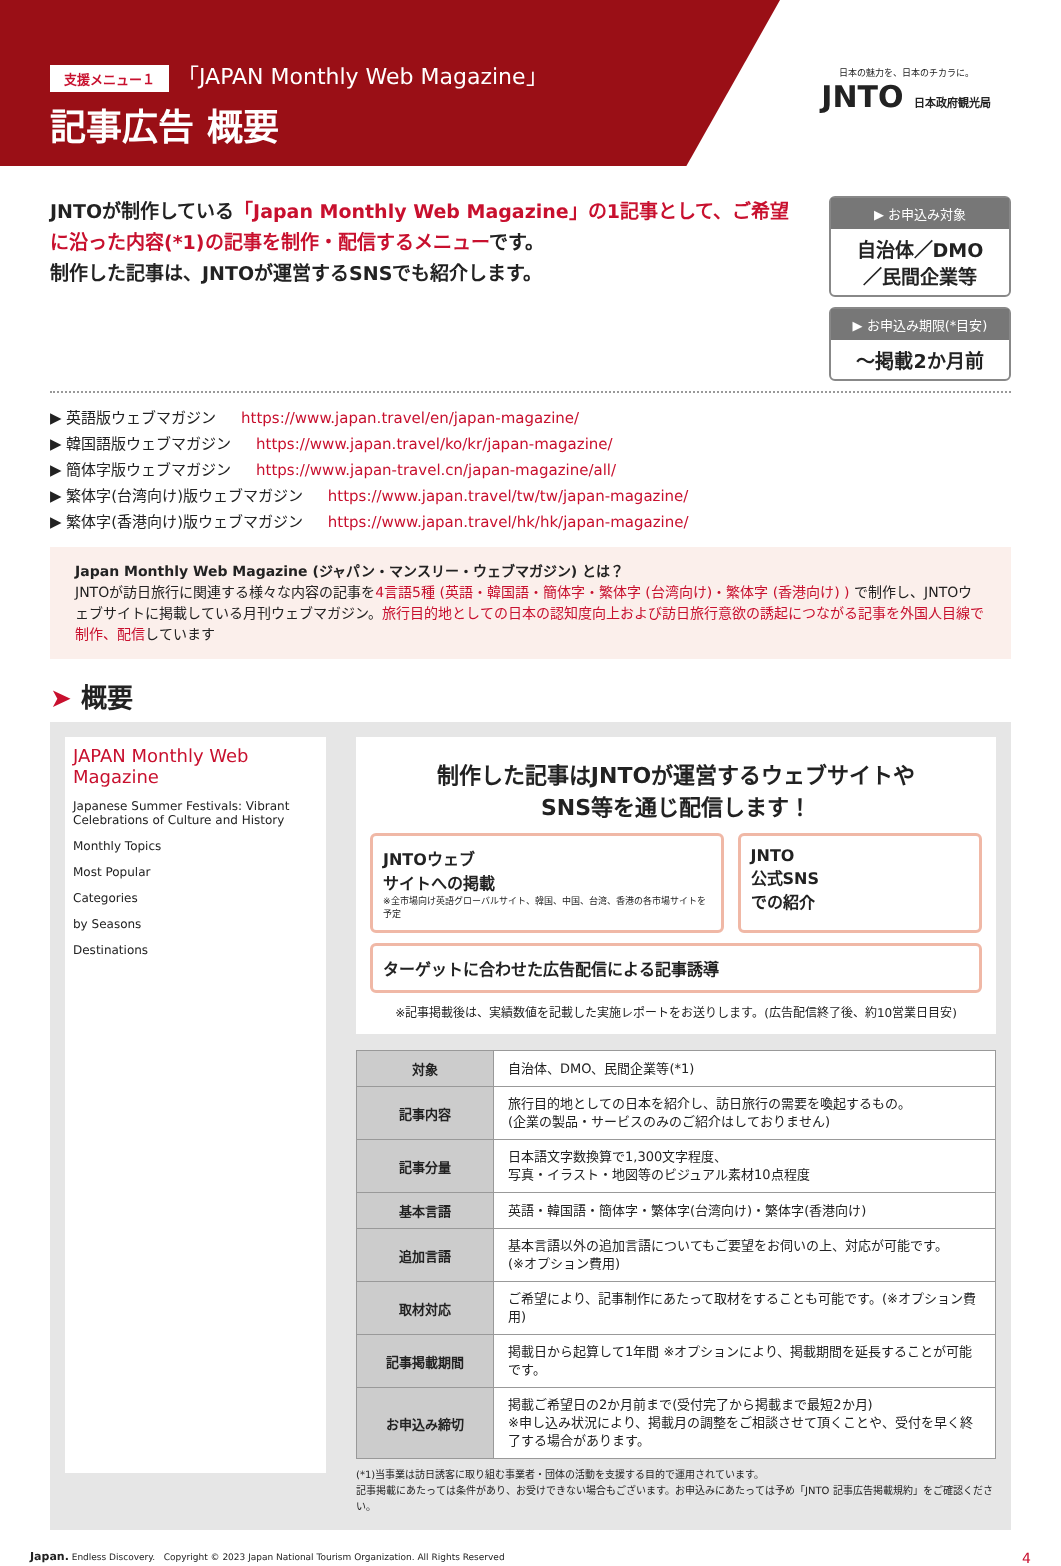支援メニュー１ 「JAPAN Monthly Web Magazine」
記事広告 概要
日本の魅力を、日本のチカラに。
JNTO 日本政府観光局
JNTOが制作している「Japan Monthly Web Magazine」の1記事として、ご希望に沿った内容(*1)の記事を制作・配信するメニューです。
制作した記事は、JNTOが運営するSNSでも紹介します。
▶ お申込み対象
自治体／DMO
／民間企業等
▶ お申込み期限(*目安)
～掲載2か月前
▶ 英語版ウェブマガジン https://www.japan.travel/en/japan-magazine/
▶ 韓国語版ウェブマガジン https://www.japan.travel/ko/kr/japan-magazine/
▶ 簡体字版ウェブマガジン https://www.japan-travel.cn/japan-magazine/all/
▶ 繁体字(台湾向け)版ウェブマガジン https://www.japan.travel/tw/tw/japan-magazine/
▶ 繁体字(香港向け)版ウェブマガジン https://www.japan.travel/hk/hk/japan-magazine/
Japan Monthly Web Magazine (ジャパン・マンスリー・ウェブマガジン) とは？
JNTOが訪日旅行に関連する様々な内容の記事を4言語5種 (英語・韓国語・簡体字・繁体字 (台湾向け)・繁体字 (香港向け) ) で制作し、JNTOウェブサイトに掲載している月刊ウェブマガジン。旅行目的地としての日本の認知度向上および訪日旅行意欲の誘起につながる記事を外国人目線で制作、配信しています
➤ 概要
JAPAN Monthly Web Magazine
Japanese Summer Festivals: Vibrant Celebrations of Culture and History
Monthly Topics
Most Popular
Categories
by Seasons
Destinations
制作した記事はJNTOが運営するウェブサイトや
SNS等を通じ配信します！
JNTOウェブ
サイトへの掲載
※全市場向け英語グローバルサイト、韓国、中国、台湾、香港の各市場サイトを予定
JNTO
公式SNS
での紹介
ターゲットに合わせた広告配信による記事誘導
※記事掲載後は、実績数値を記載した実施レポートをお送りします。(広告配信終了後、約10営業日目安)
| 対象 | 自治体、DMO、民間企業等(*1) |
| 記事内容 | 旅行目的地としての日本を紹介し、訪日旅行の需要を喚起するもの。 (企業の製品・サービスのみのご紹介はしておりません) |
| 記事分量 | 日本語文字数換算で1,300文字程度、 写真・イラスト・地図等のビジュアル素材10点程度 |
| 基本言語 | 英語・韓国語・簡体字・繁体字(台湾向け)・繁体字(香港向け) |
| 追加言語 | 基本言語以外の追加言語についてもご要望をお伺いの上、対応が可能です。 (※オプション費用) |
| 取材対応 | ご希望により、記事制作にあたって取材をすることも可能です。(※オプション費用) |
| 記事掲載期間 | 掲載日から起算して1年間 ※オプションにより、掲載期間を延長することが可能です。 |
| お申込み締切 | 掲載ご希望日の2か月前まで(受付完了から掲載まで最短2か月) ※申し込み状況により、掲載月の調整をご相談させて頂くことや、受付を早く終了する場合があります。 |
(*1)当事業は訪日誘客に取り組む事業者・団体の活動を支援する目的で運用されています。
記事掲載にあたっては条件があり、お受けできない場合もございます。お申込みにあたっては予め「JNTO 記事広告掲載規約」をご確認ください。
Japan. Endless Discovery. Copyright © 2023 Japan National Tourism Organization. All Rights Reserved 4